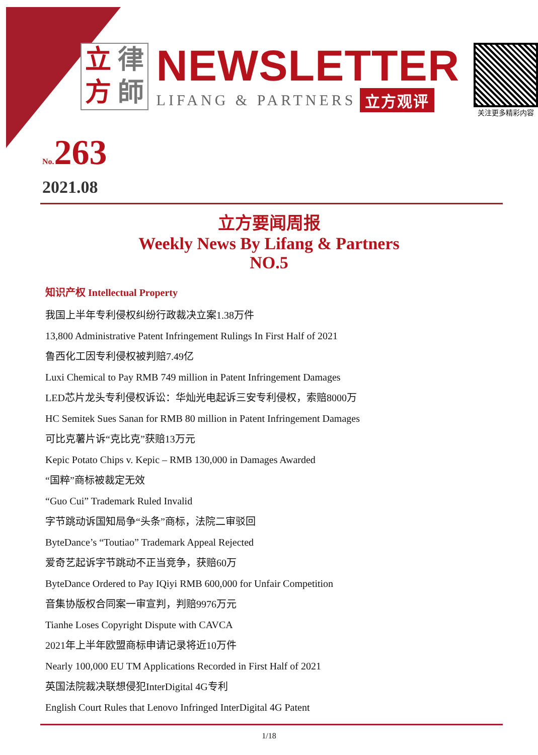立律方師
NEWSLETTER
LIFANG & PARTNERS 立方观评
关注更多精彩内容
No.263
2021.08
立方要闻周报
Weekly News By Lifang & Partners
NO.5
知识产权 Intellectual Property
我国上半年专利侵权纠纷行政裁决立案1.38万件
13,800 Administrative Patent Infringement Rulings In First Half of 2021
鲁西化工因专利侵权被判赔7.49亿
Luxi Chemical to Pay RMB 749 million in Patent Infringement Damages
LED芯片龙头专利侵权诉讼：华灿光电起诉三安专利侵权，索赔8000万
HC Semitek Sues Sanan for RMB 80 million in Patent Infringement Damages
可比克薯片诉“克比克”获赔13万元
Kepic Potato Chips v. Kepic – RMB 130,000 in Damages Awarded
“国粹”商标被裁定无效
“Guo Cui” Trademark Ruled Invalid
字节跳动诉国知局争“头条”商标，法院二审驳回
ByteDance’s “Toutiao” Trademark Appeal Rejected
爱奇艺起诉字节跳动不正当竞争，获赔60万
ByteDance Ordered to Pay IQiyi RMB 600,000 for Unfair Competition
音集协版权合同案一审宣判，判赔9976万元
Tianhe Loses Copyright Dispute with CAVCA
2021年上半年欧盟商标申请记录将近10万件
Nearly 100,000 EU TM Applications Recorded in First Half of 2021
英国法院裁决联想侵犯InterDigital 4G专利
English Court Rules that Lenovo Infringed InterDigital 4G Patent
1/18